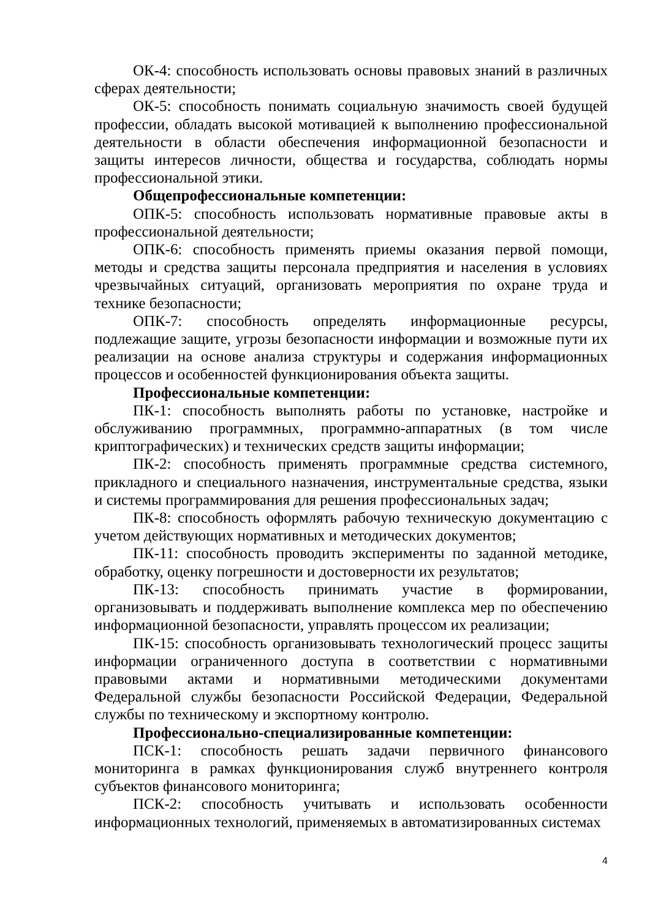ОК-4: способность использовать основы правовых знаний в различных сферах деятельности;
ОК-5: способность понимать социальную значимость своей будущей профессии, обладать высокой мотивацией к выполнению профессиональной деятельности в области обеспечения информационной безопасности и защиты интересов личности, общества и государства, соблюдать нормы профессиональной этики.
Общепрофессиональные компетенции:
ОПК-5: способность использовать нормативные правовые акты в профессиональной деятельности;
ОПК-6: способность применять приемы оказания первой помощи, методы и средства защиты персонала предприятия и населения в условиях чрезвычайных ситуаций, организовать мероприятия по охране труда и технике безопасности;
ОПК-7: способность определять информационные ресурсы, подлежащие защите, угрозы безопасности информации и возможные пути их реализации на основе анализа структуры и содержания информационных процессов и особенностей функционирования объекта защиты.
Профессиональные компетенции:
ПК-1: способность выполнять работы по установке, настройке и обслуживанию программных, программно-аппаратных (в том числе криптографических) и технических средств защиты информации;
ПК-2: способность применять программные средства системного, прикладного и специального назначения, инструментальные средства, языки и системы программирования для решения профессиональных задач;
ПК-8: способность оформлять рабочую техническую документацию с учетом действующих нормативных и методических документов;
ПК-11: способность проводить эксперименты по заданной методике, обработку, оценку погрешности и достоверности их результатов;
ПК-13: способность принимать участие в формировании, организовывать и поддерживать выполнение комплекса мер по обеспечению информационной безопасности, управлять процессом их реализации;
ПК-15: способность организовывать технологический процесс защиты информации ограниченного доступа в соответствии с нормативными правовыми актами и нормативными методическими документами Федеральной службы безопасности Российской Федерации, Федеральной службы по техническому и экспортному контролю.
Профессионально-специализированные компетенции:
ПСК-1: способность решать задачи первичного финансового мониторинга в рамках функционирования служб внутреннего контроля субъектов финансового мониторинга;
ПСК-2: способность учитывать и использовать особенности информационных технологий, применяемых в автоматизированных системах
4